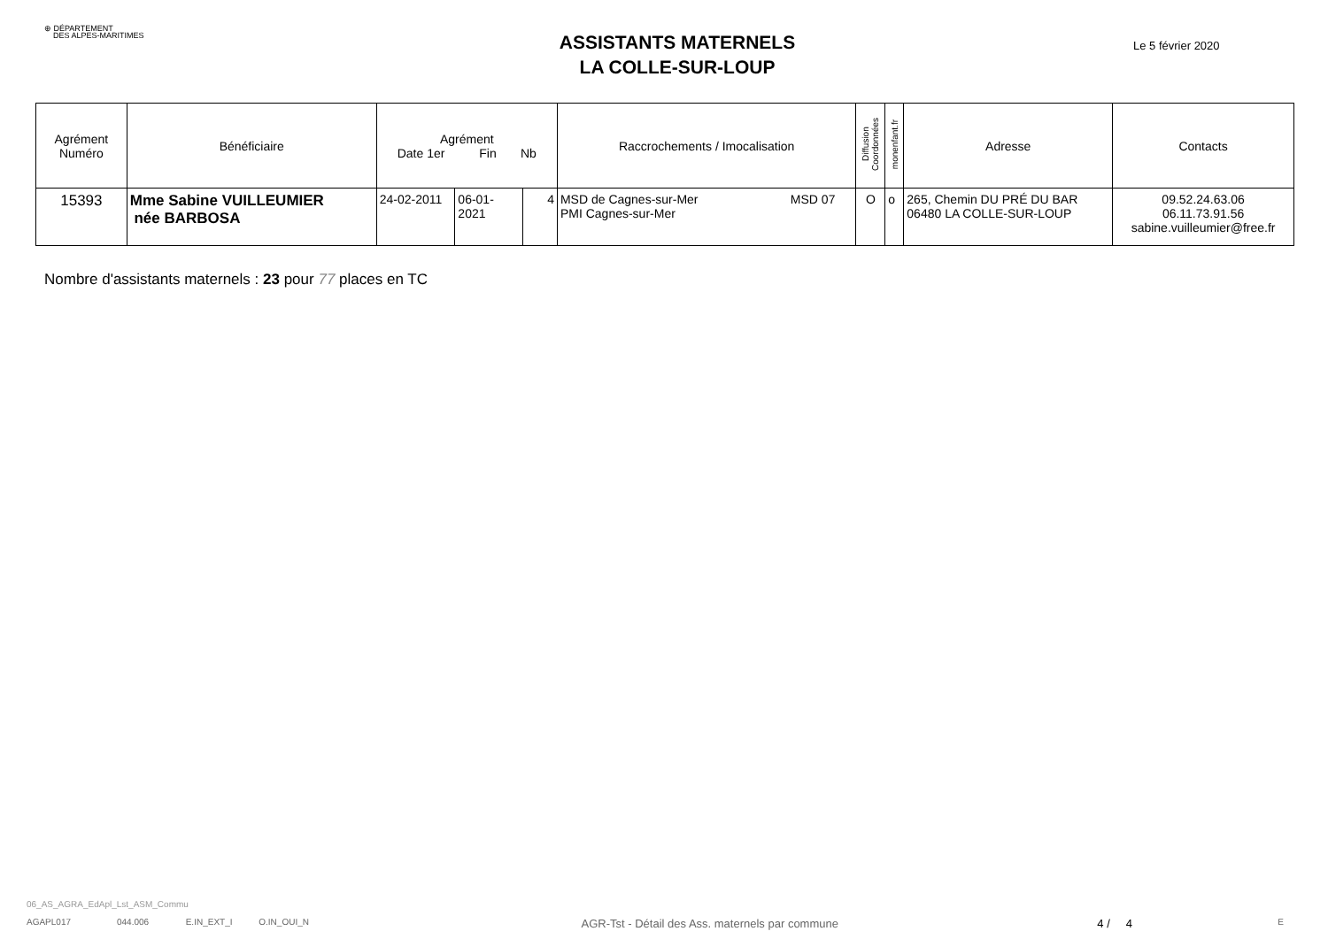⊕ DÉPARTEMENT
DES ALPES-MARITIMES
ASSISTANTS MATERNELS
LA COLLE-SUR-LOUP
Le 5 février 2020
| Agrément Numéro | Bénéficiaire | Agrément Date 1er Fin Nb | | | Raccrochements / Imocalisation | Diffusion Coordonnées | monenfant.fr | Adresse | Contacts |
| --- | --- | --- | --- | --- | --- | --- | --- | --- | --- |
| 15393 | Mme Sabine VUILLEUMIER née BARBOSA | 24-02-2011 | 06-01-2021 | 4 | MSD 07 MSD de Cagnes-sur-Mer PMI Cagnes-sur-Mer | O | o | 265, Chemin DU PRÉ DU BAR 06480 LA COLLE-SUR-LOUP | 09.52.24.63.06 06.11.73.91.56 sabine.vuilleumier@free.fr |
Nombre d'assistants maternels : 23 pour 77 places en TC
06_AS_AGRA_EdApl_Lst_ASM_Commu
AGAPL017 044.006 E.IN_EXT_I O.IN_OUI_N AGR-Tst - Détail des Ass. maternels par commune 4 / 4 E